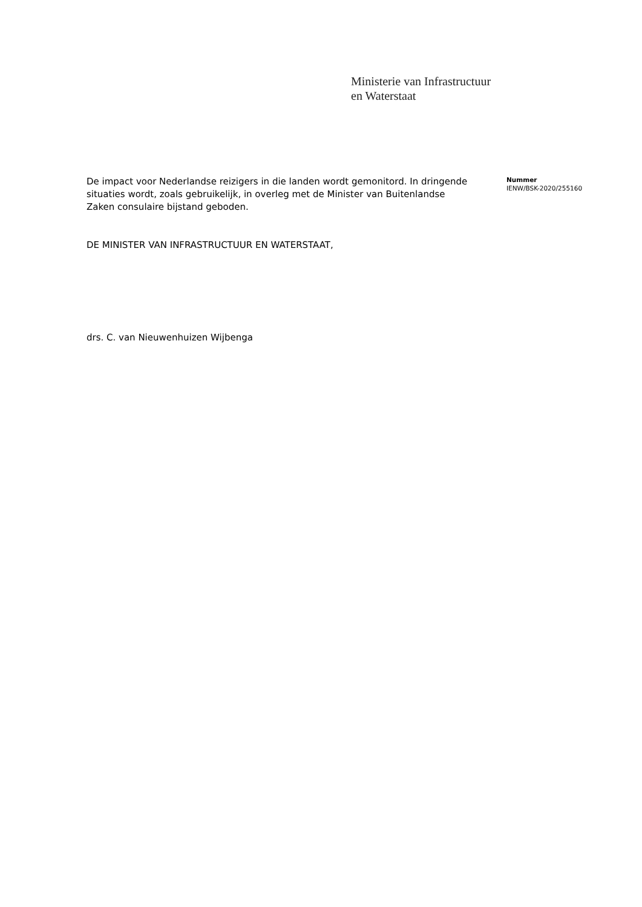Ministerie van Infrastructuur
en Waterstaat
De impact voor Nederlandse reizigers in die landen wordt gemonitord. In dringende situaties wordt, zoals gebruikelijk, in overleg met de Minister van Buitenlandse Zaken consulaire bijstand geboden.
DE MINISTER VAN INFRASTRUCTUUR EN WATERSTAAT,
drs. C. van Nieuwenhuizen Wijbenga
Nummer
IENW/BSK-2020/255160